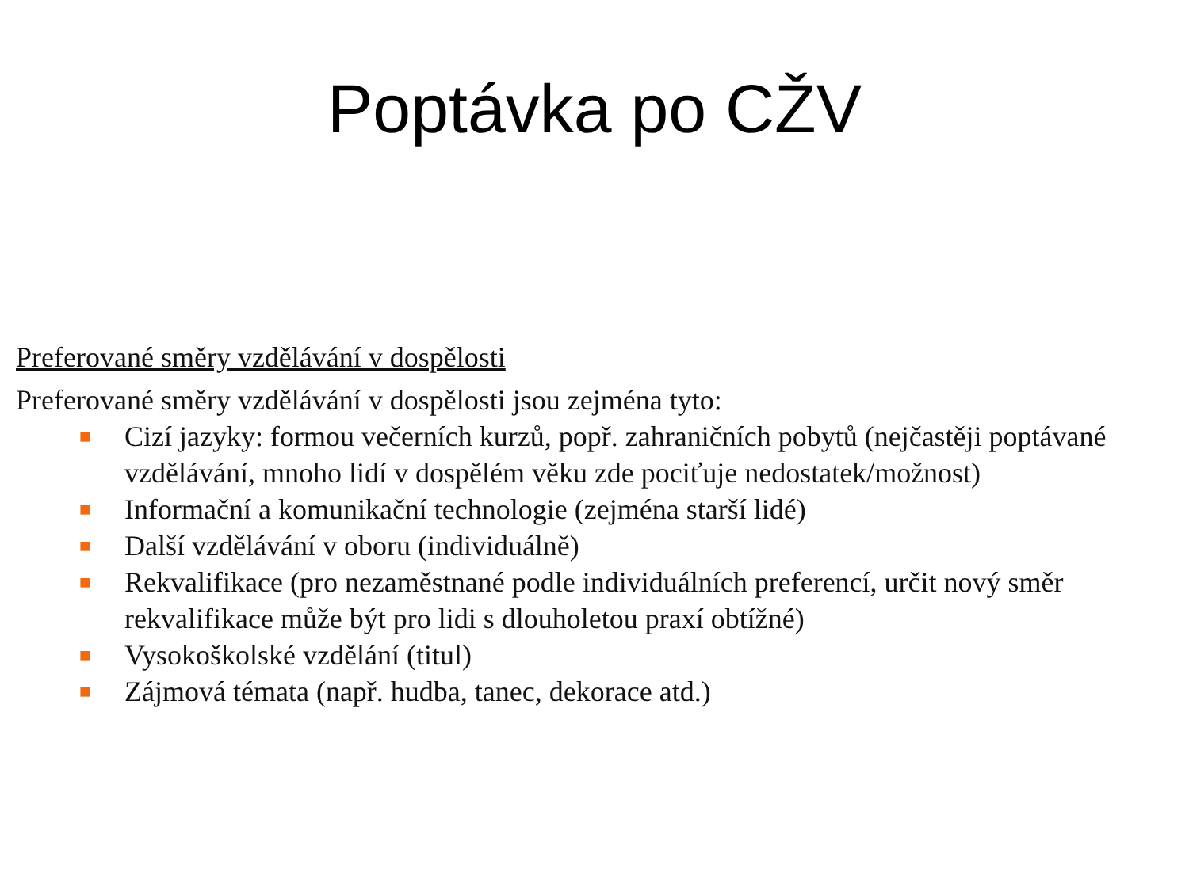Poptávka po CŽV
Preferované směry vzdělávání v dospělosti
Preferované směry vzdělávání v dospělosti jsou zejména tyto:
■ Cizí jazyky: formou večerních kurzů, popř. zahraničních pobytů (nejčastěji poptávané vzdělávání, mnoho lidí v dospělém věku zde pociťuje nedostatek/možnost)
■ Informační a komunikační technologie (zejména starší lidé)
■ Další vzdělávání v oboru (individuálně)
■ Rekvalifikace (pro nezaměstnané podle individuálních preferencí, určit nový směr rekvalifikace může být pro lidi s dlouholetou praxí obtížné)
■ Vysokoškolské vzdělání (titul)
■ Zájmová témata (např. hudba, tanec, dekorace atd.)